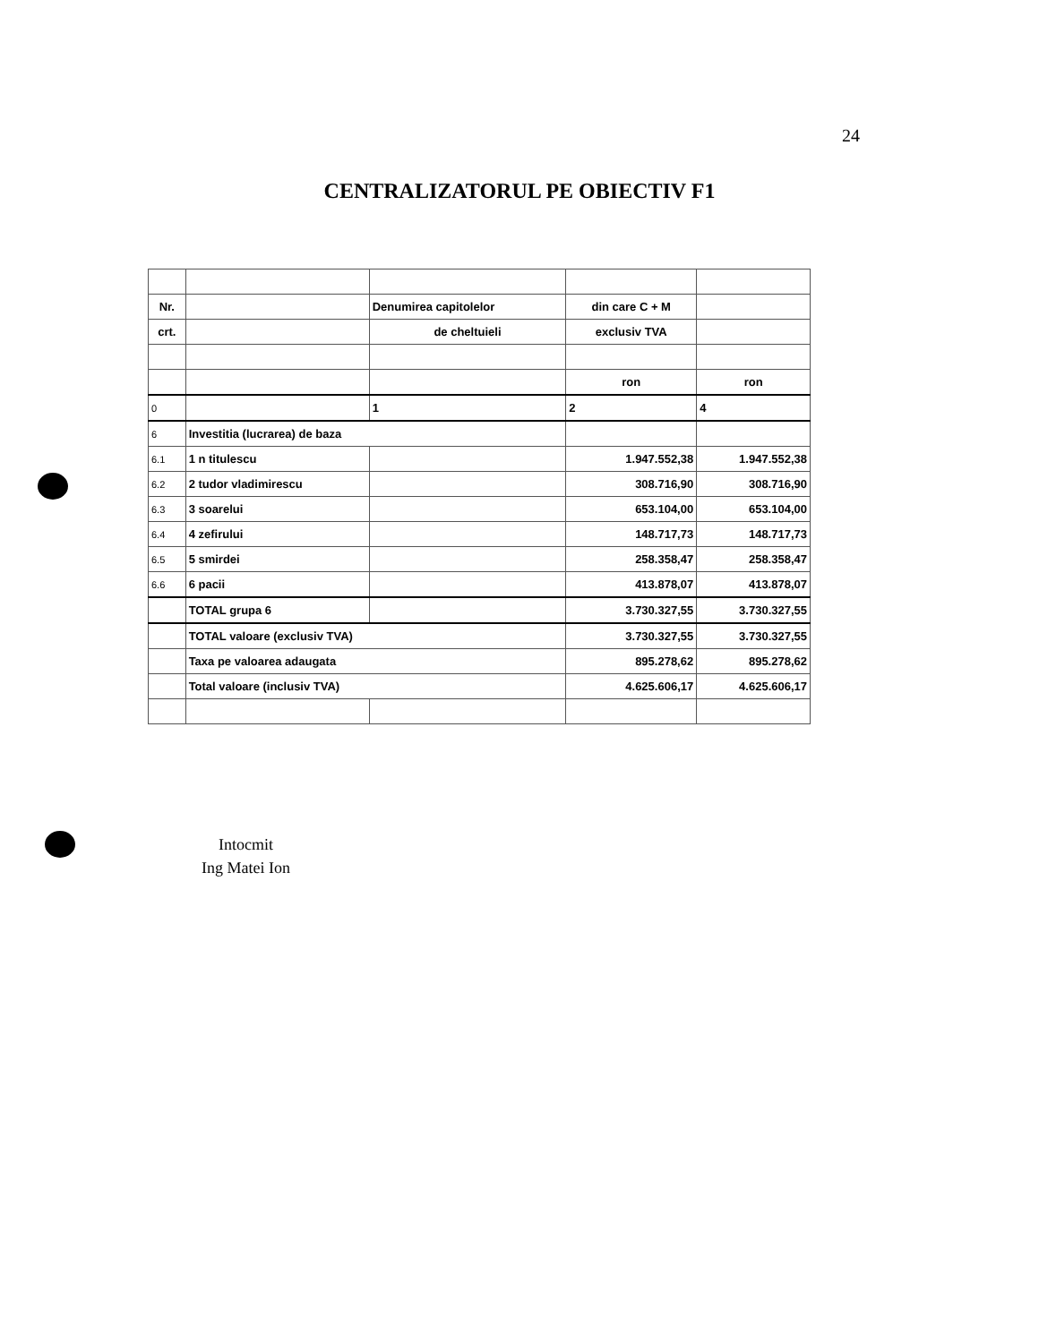24
CENTRALIZATORUL PE OBIECTIV F1
| Nr. | | Denumirea capitolelor | din care C + M | |
| crt. | | de cheltuieli | exclusiv TVA | |
| | | | ron | ron |
| 0 | | 1 | 2 | 4 |
| 6 | Investitia (lucrarea) de baza | | | |
| 6.1 | 1 n titulescu | | 1.947.552,38 | 1.947.552,38 |
| 6.2 | 2 tudor vladimirescu | | 308.716,90 | 308.716,90 |
| 6.3 | 3 soarelui | | 653.104,00 | 653.104,00 |
| 6.4 | 4 zefirului | | 148.717,73 | 148.717,73 |
| 6.5 | 5 smirdei | | 258.358,47 | 258.358,47 |
| 6.6 | 6 pacii | | 413.878,07 | 413.878,07 |
| | TOTAL grupa 6 | | 3.730.327,55 | 3.730.327,55 |
| | TOTAL valoare (exclusiv TVA) | | 3.730.327,55 | 3.730.327,55 |
| | Taxa pe valoarea adaugata | | 895.278,62 | 895.278,62 |
| | Total valoare (inclusiv TVA) | | 4.625.606,17 | 4.625.606,17 |
Intocmit
Ing Matei Ion